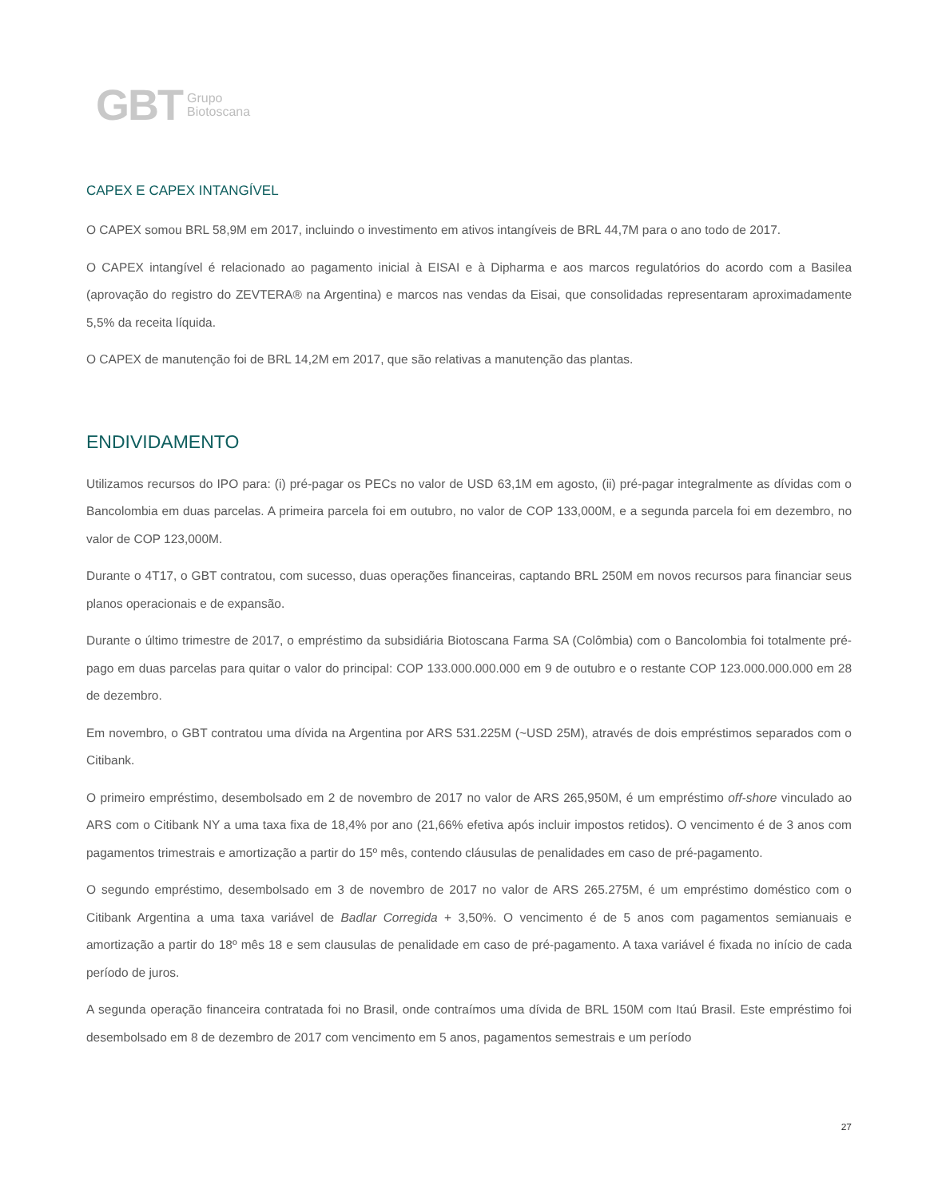GBT Grupo
Biotoscana
CAPEX E CAPEX INTANGÍVEL
O CAPEX somou BRL 58,9M em 2017, incluindo o investimento em ativos intangíveis de BRL 44,7M para o ano todo de 2017.
O CAPEX intangível é relacionado ao pagamento inicial à EISAI e à Dipharma e aos marcos regulatórios do acordo com a Basilea (aprovação do registro do ZEVTERA® na Argentina) e marcos nas vendas da Eisai, que consolidadas representaram aproximadamente 5,5% da receita líquida.
O CAPEX de manutenção foi de BRL 14,2M em 2017, que são relativas a manutenção das plantas.
ENDIVIDAMENTO
Utilizamos recursos do IPO para: (i) pré-pagar os PECs no valor de USD 63,1M em agosto, (ii) pré-pagar integralmente as dívidas com o Bancolombia em duas parcelas. A primeira parcela foi em outubro, no valor de COP 133,000M, e a segunda parcela foi em dezembro, no valor de COP 123,000M.
Durante o 4T17, o GBT contratou, com sucesso, duas operações financeiras, captando BRL 250M em novos recursos para financiar seus planos operacionais e de expansão.
Durante o último trimestre de 2017, o empréstimo da subsidiária Biotoscana Farma SA (Colômbia) com o Bancolombia foi totalmente pré-pago em duas parcelas para quitar o valor do principal: COP 133.000.000.000 em 9 de outubro e o restante COP 123.000.000.000 em 28 de dezembro.
Em novembro, o GBT contratou uma dívida na Argentina por ARS 531.225M (~USD 25M), através de dois empréstimos separados com o Citibank.
O primeiro empréstimo, desembolsado em 2 de novembro de 2017 no valor de ARS 265,950M, é um empréstimo off-shore vinculado ao ARS com o Citibank NY a uma taxa fixa de 18,4% por ano (21,66% efetiva após incluir impostos retidos). O vencimento é de 3 anos com pagamentos trimestrais e amortização a partir do 15º mês, contendo cláusulas de penalidades em caso de pré-pagamento.
O segundo empréstimo, desembolsado em 3 de novembro de 2017 no valor de ARS 265.275M, é um empréstimo doméstico com o Citibank Argentina a uma taxa variável de Badlar Corregida + 3,50%. O vencimento é de 5 anos com pagamentos semianuais e amortização a partir do 18º mês 18 e sem clausulas de penalidade em caso de pré-pagamento. A taxa variável é fixada no início de cada período de juros.
A segunda operação financeira contratada foi no Brasil, onde contraímos uma dívida de BRL 150M com Itaú Brasil. Este empréstimo foi desembolsado em 8 de dezembro de 2017 com vencimento em 5 anos, pagamentos semestrais e um período
27